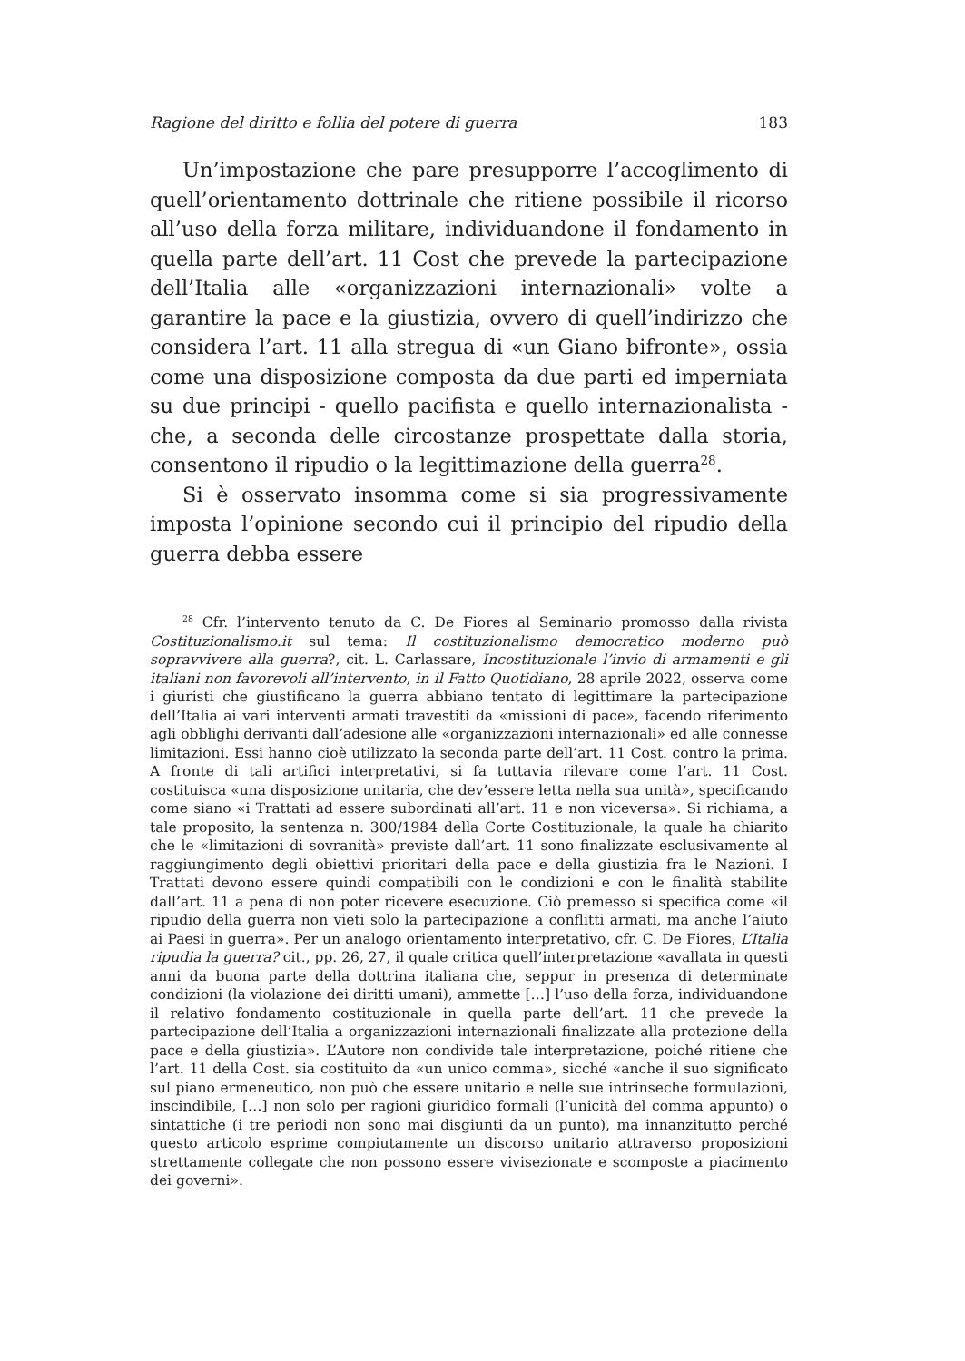Ragione del diritto e follia del potere di guerra 183
Un’impostazione che pare presupporre l’accoglimento di quell’orientamento dottrinale che ritiene possibile il ricorso all’uso della forza militare, individuandone il fondamento in quella parte dell’art. 11 Cost che prevede la partecipazione dell’Italia alle «organizzazioni internazionali» volte a garantire la pace e la giustizia, ovvero di quell’indirizzo che considera l’art. 11 alla stregua di «un Giano bifronte», ossia come una disposizione composta da due parti ed imperniata su due principi - quello pacifista e quello internazionalista - che, a seconda delle circostanze prospettate dalla storia, consentono il ripudio o la legittimazione della guerra<sup>28</sup>.
Si è osservato insomma come si sia progressivamente imposta l’opinione secondo cui il principio del ripudio della guerra debba essere
<sup>28</sup> Cfr. l’intervento tenuto da C. De Fiores al Seminario promosso dalla rivista Costituzionalismo.it sul tema: Il costituzionalismo democratico moderno può sopravvivere alla guerra?, cit. L. Carlassare, Incostituzionale l’invio di armamenti e gli italiani non favorevoli all’intervento, in il Fatto Quotidiano, 28 aprile 2022, osserva come i giuristi che giustificano la guerra abbiano tentato di legittimare la partecipazione dell’Italia ai vari interventi armati travestiti da «missioni di pace», facendo riferimento agli obblighi derivanti dall’adesione alle «organizzazioni internazionali» ed alle connesse limitazioni. Essi hanno cioè utilizzato la seconda parte dell’art. 11 Cost. contro la prima. A fronte di tali artifici interpretativi, si fa tuttavia rilevare come l’art. 11 Cost. costituisca «una disposizione unitaria, che dev’essere letta nella sua unità», specificando come siano «i Trattati ad essere subordinati all’art. 11 e non viceversa». Si richiama, a tale proposito, la sentenza n. 300/1984 della Corte Costituzionale, la quale ha chiarito che le «limitazioni di sovranità» previste dall’art. 11 sono finalizzate esclusivamente al raggiungimento degli obiettivi prioritari della pace e della giustizia fra le Nazioni. I Trattati devono essere quindi compatibili con le condizioni e con le finalità stabilite dall’art. 11 a pena di non poter ricevere esecuzione. Ciò premesso si specifica come «il ripudio della guerra non vieti solo la partecipazione a conflitti armati, ma anche l’aiuto ai Paesi in guerra». Per un analogo orientamento interpretativo, cfr. C. De Fiores, L’Italia ripudia la guerra? cit., pp. 26, 27, il quale critica quell’interpretazione «avallata in questi anni da buona parte della dottrina italiana che, seppur in presenza di determinate condizioni (la violazione dei diritti umani), ammette […] l’uso della forza, individuandone il relativo fondamento costituzionale in quella parte dell’art. 11 che prevede la partecipazione dell’Italia a organizzazioni internazionali finalizzate alla protezione della pace e della giustizia». L’Autore non condivide tale interpretazione, poiché ritiene che l’art. 11 della Cost. sia costituito da «un unico comma», sicché «anche il suo significato sul piano ermeneutico, non può che essere unitario e nelle sue intrinseche formulazioni, inscindibile, […] non solo per ragioni giuridico formali (l’unicità del comma appunto) o sintattiche (i tre periodi non sono mai disgiunti da un punto), ma innanzitutto perché questo articolo esprime compiutamente un discorso unitario attraverso proposizioni strettamente collegate che non possono essere vivisezionate e scomposte a piacimento dei governi».